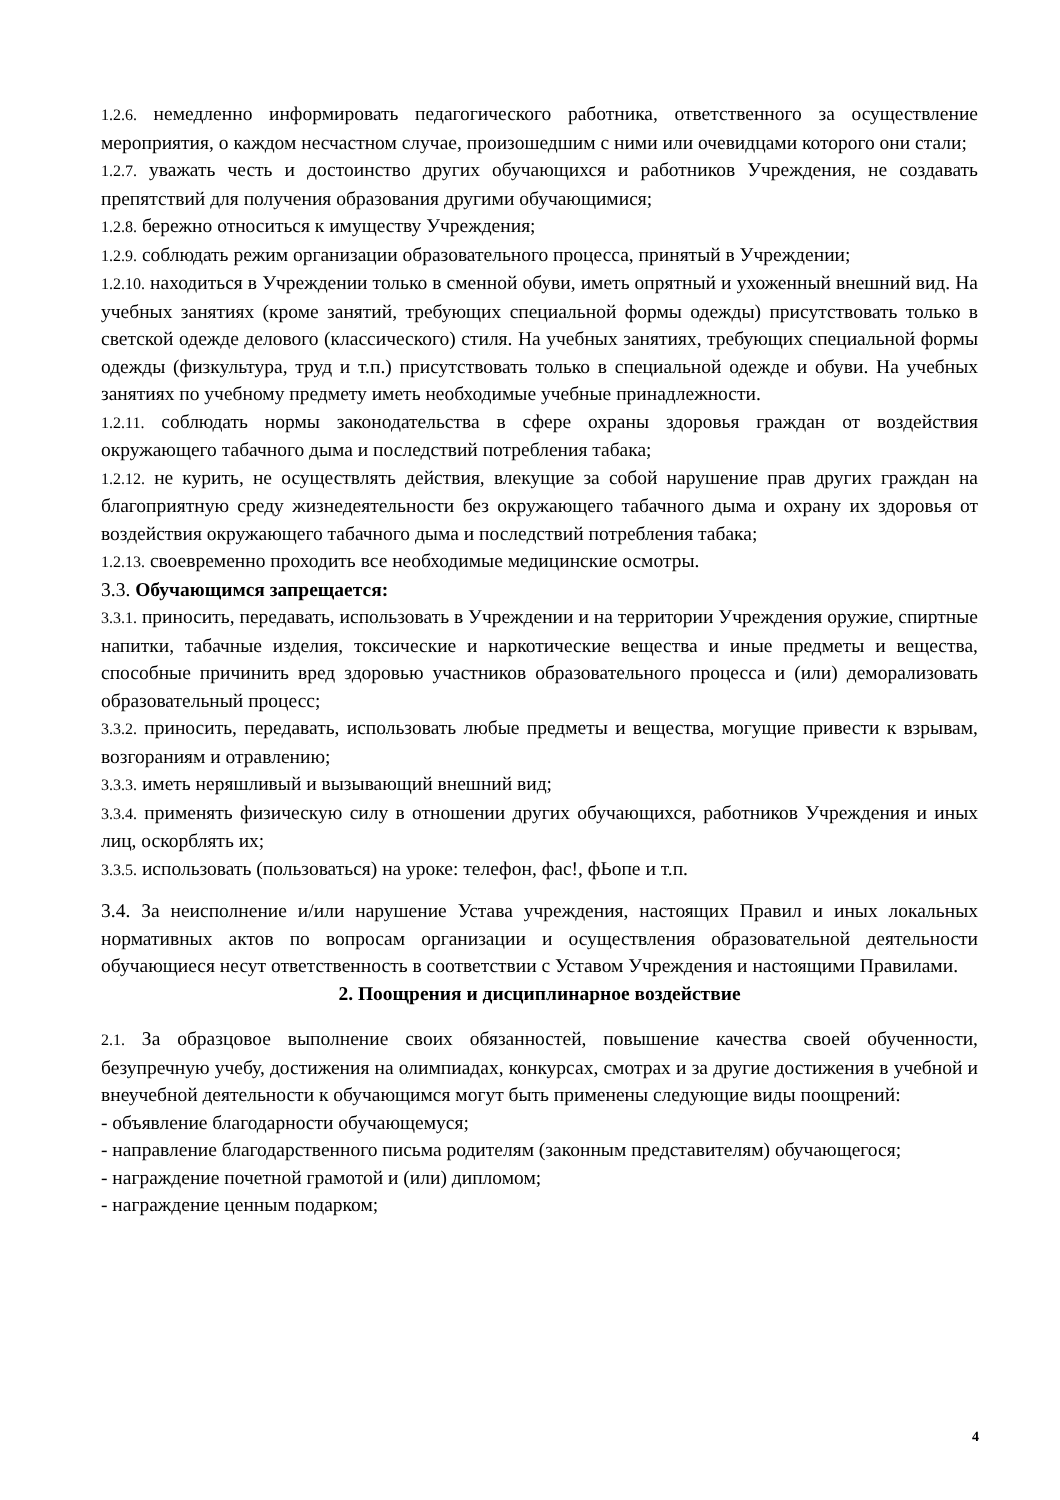1.2.6. немедленно информировать педагогического работника, ответственного за осуществление мероприятия, о каждом несчастном случае, произошедшим с ними или очевидцами которого они стали;
1.2.7. уважать честь и достоинство других обучающихся и работников Учреждения, не создавать препятствий для получения образования другими обучающимися;
1.2.8. бережно относиться к имуществу Учреждения;
1.2.9. соблюдать режим организации образовательного процесса, принятый в Учреждении;
1.2.10. находиться в Учреждении только в сменной обуви, иметь опрятный и ухоженный внешний вид. На учебных занятиях (кроме занятий, требующих специальной формы одежды) присутствовать только в светской одежде делового (классического) стиля. На учебных занятиях, требующих специальной формы одежды (физкультура, труд и т.п.) присутствовать только в специальной одежде и обуви. На учебных занятиях по учебному предмету иметь необходимые учебные принадлежности.
1.2.11. соблюдать нормы законодательства в сфере охраны здоровья граждан от воздействия окружающего табачного дыма и последствий потребления табака;
1.2.12. не курить, не осуществлять действия, влекущие за собой нарушение прав других граждан на благоприятную среду жизнедеятельности без окружающего табачного дыма и охрану их здоровья от воздействия окружающего табачного дыма и последствий потребления табака;
1.2.13. своевременно проходить все необходимые медицинские осмотры.
3.3. Обучающимся запрещается:
3.3.1. приносить, передавать, использовать в Учреждении и на территории Учреждения оружие, спиртные напитки, табачные изделия, токсические и наркотические вещества и иные предметы и вещества, способные причинить вред здоровью участников образовательного процесса и (или) деморализовать образовательный процесс;
3.3.2. приносить, передавать, использовать любые предметы и вещества, могущие привести к взрывам, возгораниям и отравлению;
3.3.3. иметь неряшливый и вызывающий внешний вид;
3.3.4. применять физическую силу в отношении других обучающихся, работников Учреждения и иных лиц, оскорблять их;
3.3.5. использовать (пользоваться) на уроке: телефон, фас!, фЬопе и т.п.
3.4. За неисполнение и/или нарушение Устава учреждения, настоящих Правил и иных локальных нормативных актов по вопросам организации и осуществления образовательной деятельности обучающиеся несут ответственность в соответствии с Уставом Учреждения и настоящими Правилами.
2. Поощрения и дисциплинарное воздействие
2.1. За образцовое выполнение своих обязанностей, повышение качества своей обученности, безупречную учебу, достижения на олимпиадах, конкурсах, смотрах и за другие достижения в учебной и внеучебной деятельности к обучающимся могут быть применены следующие виды поощрений:
- объявление благодарности обучающемуся;
- направление благодарственного письма родителям (законным представителям) обучающегося;
- награждение почетной грамотой и (или) дипломом;
- награждение ценным подарком;
4